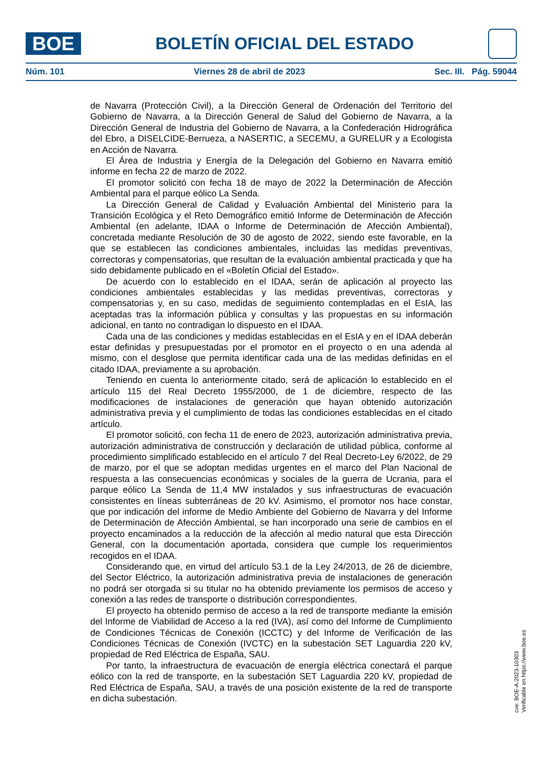BOE
BOLETÍN OFICIAL DEL ESTADO
Núm. 101 Viernes 28 de abril de 2023 Sec. III. Pág. 59044
de Navarra (Protección Civil), a la Dirección General de Ordenación del Territorio del Gobierno de Navarra, a la Dirección General de Salud del Gobierno de Navarra, a la Dirección General de Industria del Gobierno de Navarra, a la Confederación Hidrográfica del Ebro, a DISELCIDE-Berrueza, a NASERTIC, a SECEMU, a GURELUR y a Ecologista en Acción de Navarra.
El Área de Industria y Energía de la Delegación del Gobierno en Navarra emitió informe en fecha 22 de marzo de 2022.
El promotor solicitó con fecha 18 de mayo de 2022 la Determinación de Afección Ambiental para el parque eólico La Senda.
La Dirección General de Calidad y Evaluación Ambiental del Ministerio para la Transición Ecológica y el Reto Demográfico emitió Informe de Determinación de Afección Ambiental (en adelante, IDAA o Informe de Determinación de Afección Ambiental), concretada mediante Resolución de 30 de agosto de 2022, siendo este favorable, en la que se establecen las condiciones ambientales, incluidas las medidas preventivas, correctoras y compensatorias, que resultan de la evaluación ambiental practicada y que ha sido debidamente publicado en el «Boletín Oficial del Estado».
De acuerdo con lo establecido en el IDAA, serán de aplicación al proyecto las condiciones ambientales establecidas y las medidas preventivas, correctoras y compensatorias y, en su caso, medidas de seguimiento contempladas en el EsIA, las aceptadas tras la información pública y consultas y las propuestas en su información adicional, en tanto no contradigan lo dispuesto en el IDAA.
Cada una de las condiciones y medidas establecidas en el EsIA y en el IDAA deberán estar definidas y presupuestadas por el promotor en el proyecto o en una adenda al mismo, con el desglose que permita identificar cada una de las medidas definidas en el citado IDAA, previamente a su aprobación.
Teniendo en cuenta lo anteriormente citado, será de aplicación lo establecido en el artículo 115 del Real Decreto 1955/2000, de 1 de diciembre, respecto de las modificaciones de instalaciones de generación que hayan obtenido autorización administrativa previa y el cumplimiento de todas las condiciones establecidas en el citado artículo.
El promotor solicitó, con fecha 11 de enero de 2023, autorización administrativa previa, autorización administrativa de construcción y declaración de utilidad pública, conforme al procedimiento simplificado establecido en el artículo 7 del Real Decreto-Ley 6/2022, de 29 de marzo, por el que se adoptan medidas urgentes en el marco del Plan Nacional de respuesta a las consecuencias económicas y sociales de la guerra de Ucrania, para el parque eólico La Senda de 11,4 MW instalados y sus infraestructuras de evacuación consistentes en líneas subterráneas de 20 kV. Asimismo, el promotor nos hace constar, que por indicación del informe de Medio Ambiente del Gobierno de Navarra y del Informe de Determinación de Afección Ambiental, se han incorporado una serie de cambios en el proyecto encaminados a la reducción de la afección al medio natural que esta Dirección General, con la documentación aportada, considera que cumple los requerimientos recogidos en el IDAA.
Considerando que, en virtud del artículo 53.1 de la Ley 24/2013, de 26 de diciembre, del Sector Eléctrico, la autorización administrativa previa de instalaciones de generación no podrá ser otorgada si su titular no ha obtenido previamente los permisos de acceso y conexión a las redes de transporte o distribución correspondientes.
El proyecto ha obtenido permiso de acceso a la red de transporte mediante la emisión del Informe de Viabilidad de Acceso a la red (IVA), así como del Informe de Cumplimiento de Condiciones Técnicas de Conexión (ICCTC) y del Informe de Verificación de las Condiciones Técnicas de Conexión (IVCTC) en la subestación SET Laguardia 220 kV, propiedad de Red Eléctrica de España, SAU.
Por tanto, la infraestructura de evacuación de energía eléctrica conectará el parque eólico con la red de transporte, en la subestación SET Laguardia 220 kV, propiedad de Red Eléctrica de España, SAU, a través de una posición existente de la red de transporte en dicha subestación.
cve: BOE-A-2023-10303
Verificable en https://www.boe.es